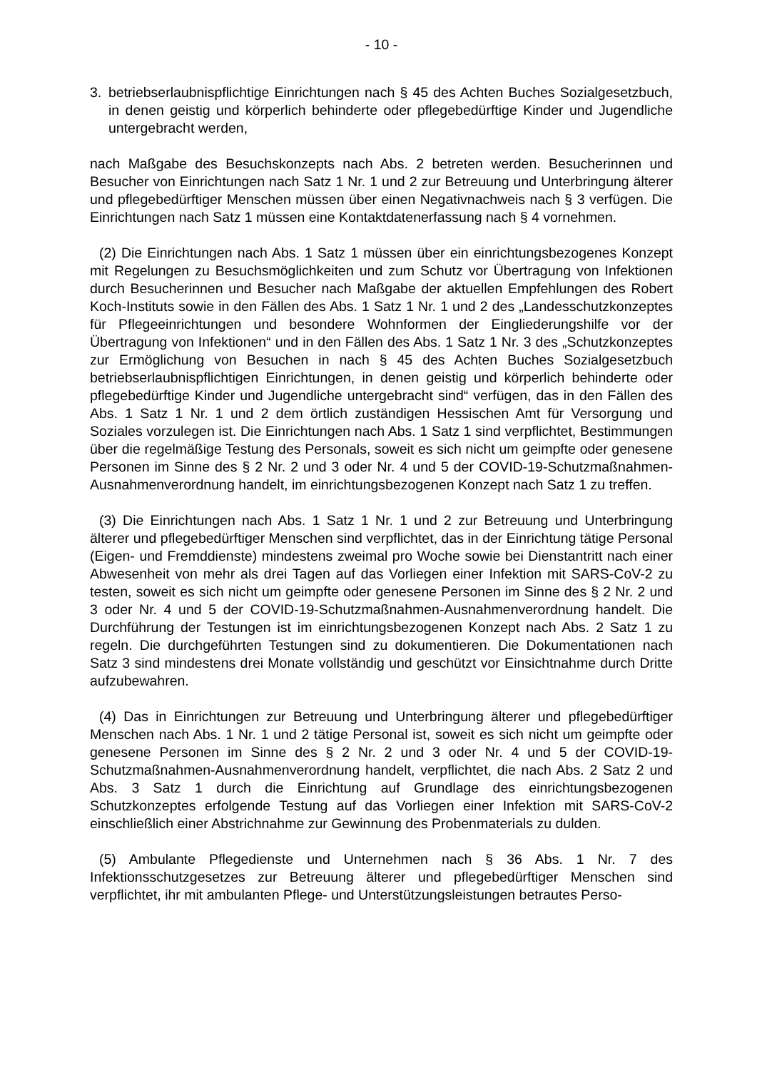- 10 -
3. betriebserlaubnispflichtige Einrichtungen nach § 45 des Achten Buches Sozialgesetzbuch, in denen geistig und körperlich behinderte oder pflegebedürftige Kinder und Jugendliche untergebracht werden,
nach Maßgabe des Besuchskonzepts nach Abs. 2 betreten werden. Besucherinnen und Besucher von Einrichtungen nach Satz 1 Nr. 1 und 2 zur Betreuung und Unterbringung älterer und pflegebedürftiger Menschen müssen über einen Negativnachweis nach § 3 verfügen. Die Einrichtungen nach Satz 1 müssen eine Kontaktdatenerfassung nach § 4 vornehmen.
(2) Die Einrichtungen nach Abs. 1 Satz 1 müssen über ein einrichtungsbezogenes Konzept mit Regelungen zu Besuchsmöglichkeiten und zum Schutz vor Übertragung von Infektionen durch Besucherinnen und Besucher nach Maßgabe der aktuellen Empfehlungen des Robert Koch-Instituts sowie in den Fällen des Abs. 1 Satz 1 Nr. 1 und 2 des „Landesschutzkonzeptes für Pflegeeinrichtungen und besondere Wohnformen der Eingliederungshilfe vor der Übertragung von Infektionen“ und in den Fällen des Abs. 1 Satz 1 Nr. 3 des „Schutzkonzeptes zur Ermöglichung von Besuchen in nach § 45 des Achten Buches Sozialgesetzbuch betriebserlaubnispflichtigen Einrichtungen, in denen geistig und körperlich behinderte oder pflegebedürftige Kinder und Jugendliche untergebracht sind“ verfügen, das in den Fällen des Abs. 1 Satz 1 Nr. 1 und 2 dem örtlich zuständigen Hessischen Amt für Versorgung und Soziales vorzulegen ist. Die Einrichtungen nach Abs. 1 Satz 1 sind verpflichtet, Bestimmungen über die regelmäßige Testung des Personals, soweit es sich nicht um geimpfte oder genesene Personen im Sinne des § 2 Nr. 2 und 3 oder Nr. 4 und 5 der COVID-19-Schutzmaßnahmen-Ausnahmenverordnung handelt, im einrichtungsbezogenen Konzept nach Satz 1 zu treffen.
(3) Die Einrichtungen nach Abs. 1 Satz 1 Nr. 1 und 2 zur Betreuung und Unterbringung älterer und pflegebedürftiger Menschen sind verpflichtet, das in der Einrichtung tätige Personal (Eigen- und Fremddienste) mindestens zweimal pro Woche sowie bei Dienstantritt nach einer Abwesenheit von mehr als drei Tagen auf das Vorliegen einer Infektion mit SARS-CoV-2 zu testen, soweit es sich nicht um geimpfte oder genesene Personen im Sinne des § 2 Nr. 2 und 3 oder Nr. 4 und 5 der COVID-19-Schutzmaßnahmen-Ausnahmenverordnung handelt. Die Durchführung der Testungen ist im einrichtungsbezogenen Konzept nach Abs. 2 Satz 1 zu regeln. Die durchgeführten Testungen sind zu dokumentieren. Die Dokumentationen nach Satz 3 sind mindestens drei Monate vollständig und geschützt vor Einsichtnahme durch Dritte aufzubewahren.
(4) Das in Einrichtungen zur Betreuung und Unterbringung älterer und pflegebedürftiger Menschen nach Abs. 1 Nr. 1 und 2 tätige Personal ist, soweit es sich nicht um geimpfte oder genesene Personen im Sinne des § 2 Nr. 2 und 3 oder Nr. 4 und 5 der COVID-19-Schutzmaßnahmen-Ausnahmenverordnung handelt, verpflichtet, die nach Abs. 2 Satz 2 und Abs. 3 Satz 1 durch die Einrichtung auf Grundlage des einrichtungsbezogenen Schutzkonzeptes erfolgende Testung auf das Vorliegen einer Infektion mit SARS-CoV-2 einschließlich einer Abstrichnahme zur Gewinnung des Probenmaterials zu dulden.
(5) Ambulante Pflegedienste und Unternehmen nach § 36 Abs. 1 Nr. 7 des Infektionsschutzgesetzes zur Betreuung älterer und pflegebedürftiger Menschen sind verpflichtet, ihr mit ambulanten Pflege- und Unterstützungsleistungen betrautes Perso-